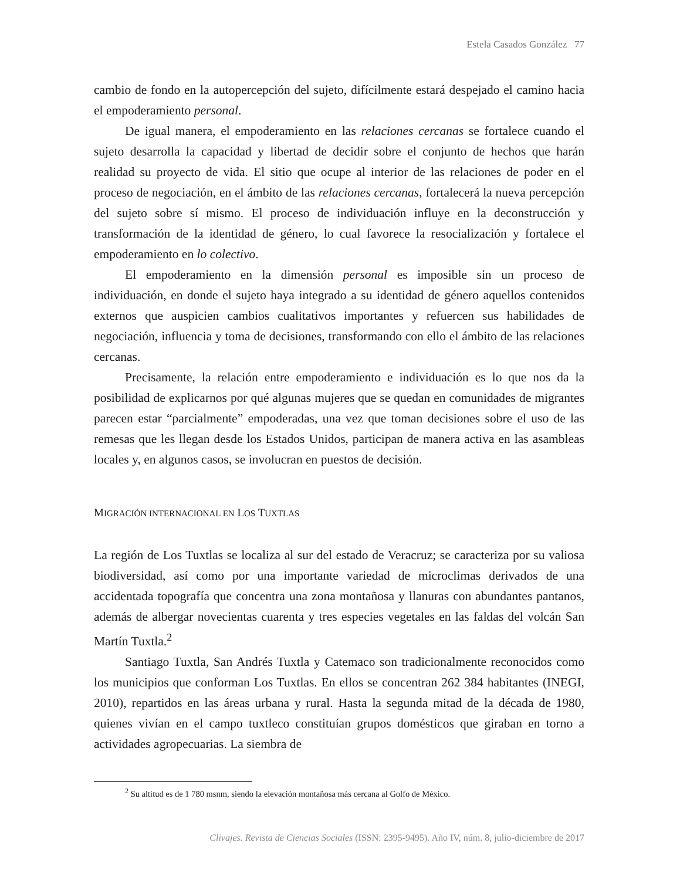Estela Casados González 77
cambio de fondo en la autopercepción del sujeto, difícilmente estará despejado el camino hacia el empoderamiento personal.
De igual manera, el empoderamiento en las relaciones cercanas se fortalece cuando el sujeto desarrolla la capacidad y libertad de decidir sobre el conjunto de hechos que harán realidad su proyecto de vida. El sitio que ocupe al interior de las relaciones de poder en el proceso de negociación, en el ámbito de las relaciones cercanas, fortalecerá la nueva percepción del sujeto sobre sí mismo. El proceso de individuación influye en la deconstrucción y transformación de la identidad de género, lo cual favorece la resocialización y fortalece el empoderamiento en lo colectivo.
El empoderamiento en la dimensión personal es imposible sin un proceso de individuación, en donde el sujeto haya integrado a su identidad de género aquellos contenidos externos que auspicien cambios cualitativos importantes y refuercen sus habilidades de negociación, influencia y toma de decisiones, transformando con ello el ámbito de las relaciones cercanas.
Precisamente, la relación entre empoderamiento e individuación es lo que nos da la posibilidad de explicarnos por qué algunas mujeres que se quedan en comunidades de migrantes parecen estar “parcialmente” empoderadas, una vez que toman decisiones sobre el uso de las remesas que les llegan desde los Estados Unidos, participan de manera activa en las asambleas locales y, en algunos casos, se involucran en puestos de decisión.
MIGRACIÓN INTERNACIONAL EN LOS TUXTLAS
La región de Los Tuxtlas se localiza al sur del estado de Veracruz; se caracteriza por su valiosa biodiversidad, así como por una importante variedad de microclimas derivados de una accidentada topografía que concentra una zona montañosa y llanuras con abundantes pantanos, además de albergar novecientas cuarenta y tres especies vegetales en las faldas del volcán San Martín Tuxtla.<sup>2</sup>
Santiago Tuxtla, San Andrés Tuxtla y Catemaco son tradicionalmente reconocidos como los municipios que conforman Los Tuxtlas. En ellos se concentran 262 384 habitantes (INEGI, 2010), repartidos en las áreas urbana y rural. Hasta la segunda mitad de la década de 1980, quienes vivían en el campo tuxtleco constituían grupos domésticos que giraban en torno a actividades agropecuarias. La siembra de
<sup>2</sup> Su altitud es de 1 780 msnm, siendo la elevación montañosa más cercana al Golfo de México.
Clivajes. Revista de Ciencias Sociales (ISSN: 2395-9495). Año IV, núm. 8, julio-diciembre de 2017